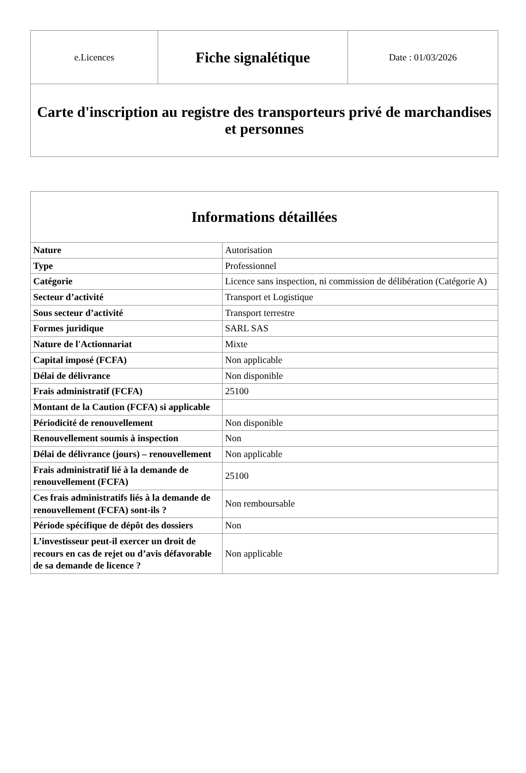| e.Licences | Fiche signalétique | Date : 01/03/2026 |
| Carte d'inscription au registre des transporteurs privé de marchandises et personnes | | |
| Informations détaillées | |
| --- | --- |
| Nature | Autorisation |
| Type | Professionnel |
| Catégorie | Licence sans inspection, ni commission de délibération (Catégorie A) |
| Secteur d’activité | Transport et Logistique |
| Sous secteur d’activité | Transport terrestre |
| Formes juridique | SARL SAS |
| Nature de l'Actionnariat | Mixte |
| Capital imposé (FCFA) | Non applicable |
| Délai de délivrance | Non disponible |
| Frais administratif (FCFA) | 25100 |
| Montant de la Caution (FCFA) si applicable | |
| Périodicité de renouvellement | Non disponible |
| Renouvellement soumis à inspection | Non |
| Délai de délivrance (jours) – renouvellement | Non applicable |
| Frais administratif lié à la demande de renouvellement (FCFA) | 25100 |
| Ces frais administratifs liés à la demande de renouvellement (FCFA) sont-ils ? | Non remboursable |
| Période spécifique de dépôt des dossiers | Non |
| L’investisseur peut-il exercer un droit de recours en cas de rejet ou d’avis défavorable de sa demande de licence ? | Non applicable |